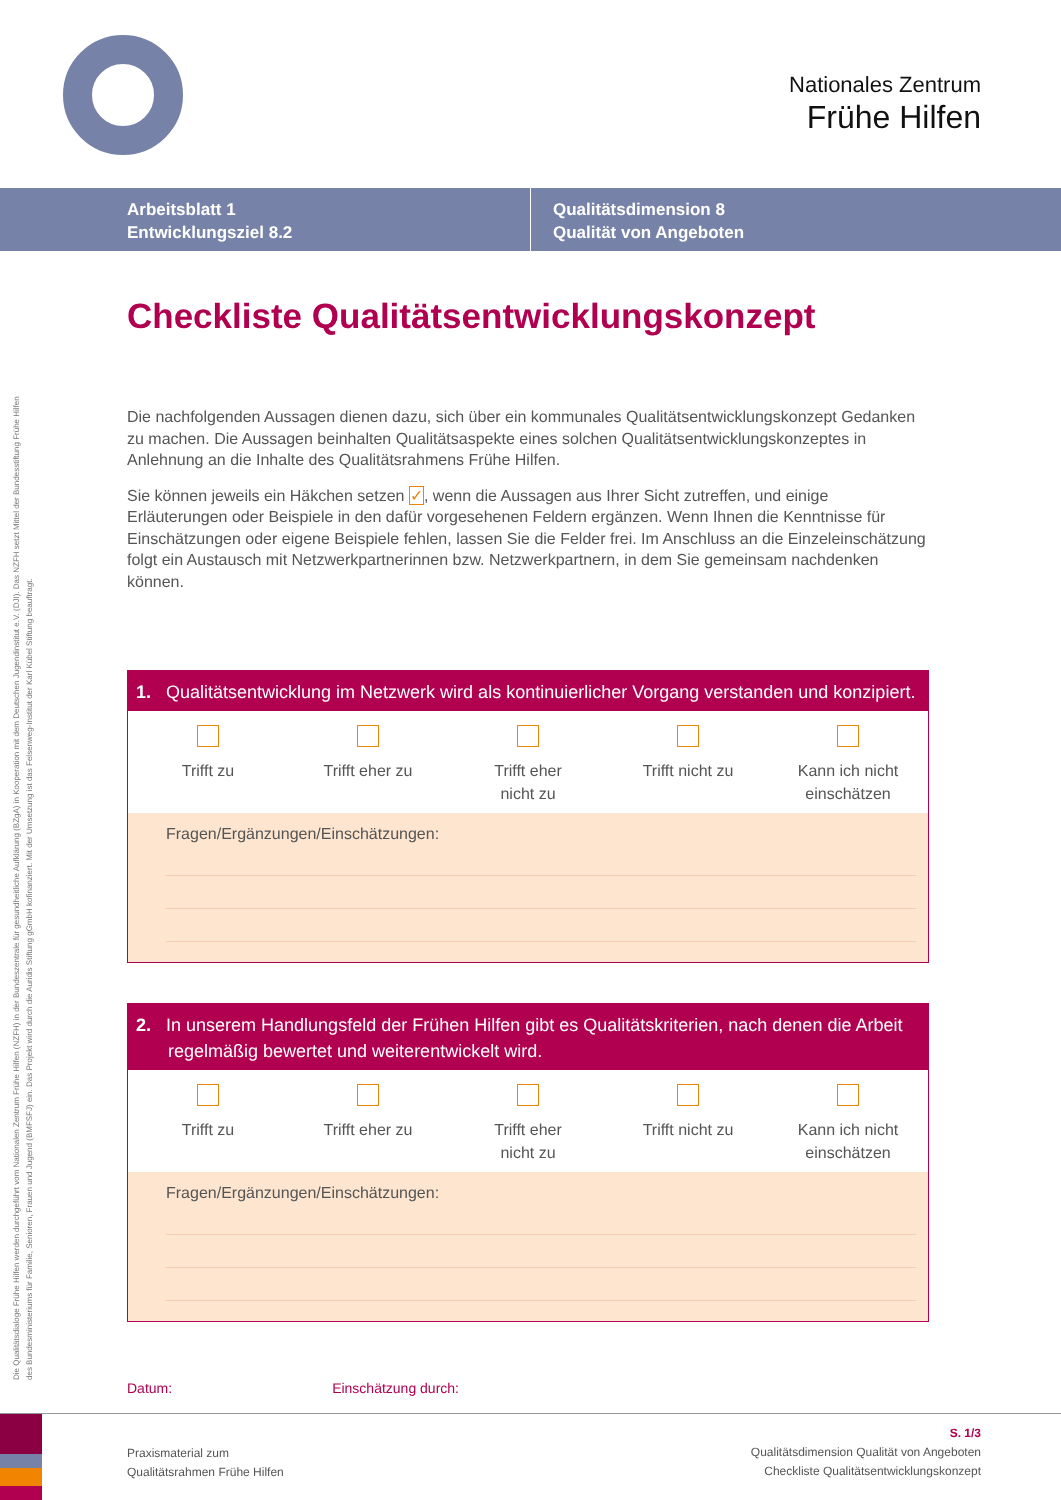Nationales Zentrum
Frühe Hilfen
Arbeitsblatt 1
Entwicklungsziel 8.2
Qualitätsdimension 8
Qualität von Angeboten
Die Qualitätsdialoge Frühe Hilfen werden durchgeführt vom Nationalen Zentrum Frühe Hilfen (NZFH) in der Bundeszentrale für gesundheitliche Aufklärung (BZgA) in Kooperation mit dem Deutschen Jugendinstitut e.V. (DJI). Das NZFH setzt Mittel der Bundesstiftung Frühe Hilfen
des Bundesministeriums für Familie, Senioren, Frauen und Jugend (BMFSFJ) ein. Das Projekt wird durch die Auridis Stiftung gGmbH kofinanziert. Mit der Umsetzung ist das Felsenweg-Institut der Karl Kübel Stiftung beauftragt.
Checkliste Qualitätsentwicklungskonzept
Die nachfolgenden Aussagen dienen dazu, sich über ein kommunales Qualitätsentwicklungskonzept Gedanken zu machen. Die Aussagen beinhalten Qualitätsaspekte eines solchen Qualitätsentwicklungskonzeptes in Anlehnung an die Inhalte des Qualitätsrahmens Frühe Hilfen.
Sie können jeweils ein Häkchen setzen ✓, wenn die Aussagen aus Ihrer Sicht zutreffen, und einige Erläuterungen oder Beispiele in den dafür vorgesehenen Feldern ergänzen. Wenn Ihnen die Kenntnisse für Einschätzungen oder eigene Beispiele fehlen, lassen Sie die Felder frei. Im Anschluss an die Einzeleinschätzung folgt ein Austausch mit Netzwerkpartnerinnen bzw. Netzwerkpartnern, in dem Sie gemeinsam nachdenken können.
1. Qualitätsentwicklung im Netzwerk wird als kontinuierlicher Vorgang verstanden und konzipiert.
Trifft zu Trifft eher zu Trifft eher
nicht zu
Trifft nicht zu Kann ich nicht
einschätzen
Fragen/Ergänzungen/Einschätzungen:
2. In unserem Handlungsfeld der Frühen Hilfen gibt es Qualitätskriterien, nach denen die Arbeit regelmäßig bewertet und weiterentwickelt wird.
Trifft zu Trifft eher zu Trifft eher
nicht zu
Trifft nicht zu Kann ich nicht
einschätzen
Fragen/Ergänzungen/Einschätzungen:
Datum: Einschätzung durch:
Praxismaterial zum
Qualitätsrahmen Frühe Hilfen
S. 1/3
Qualitätsdimension Qualität von Angeboten
Checkliste Qualitätsentwicklungskonzept